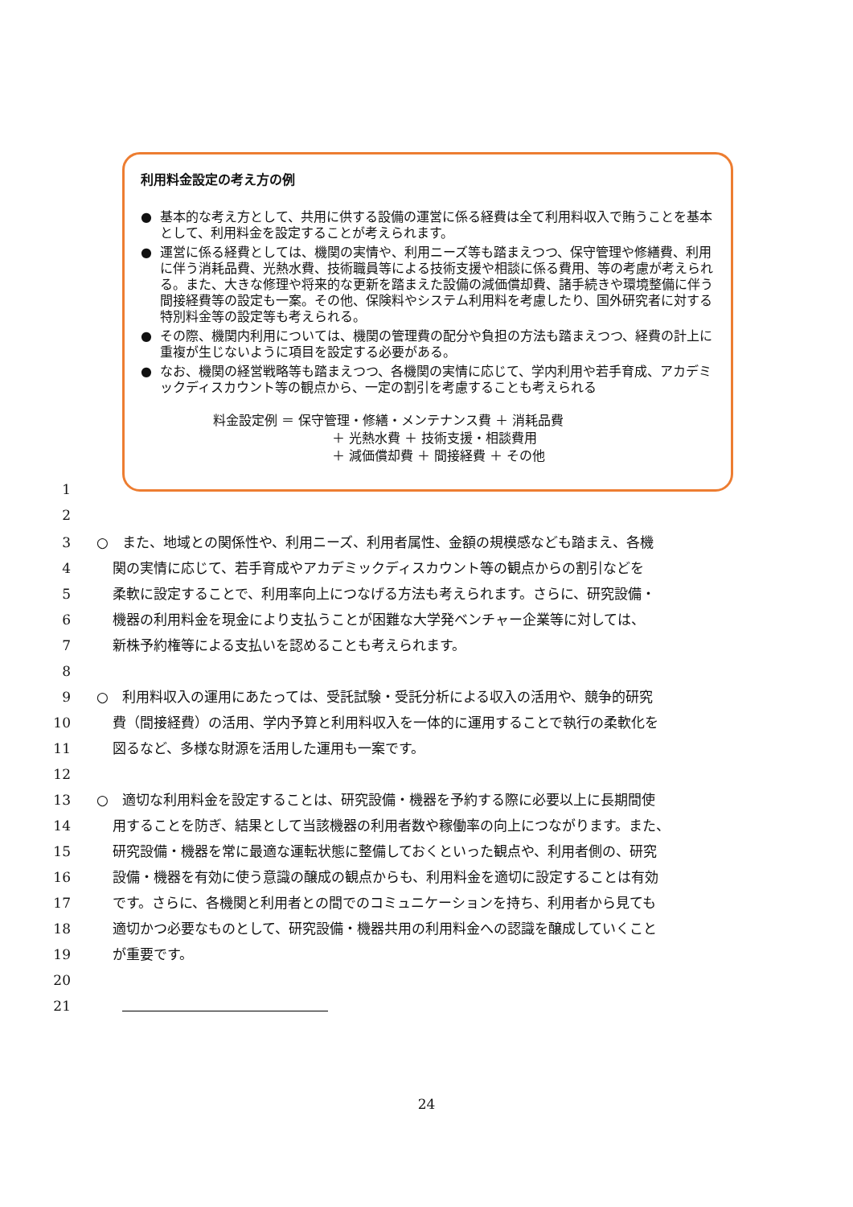利用料金設定の考え方の例
● 基本的な考え方として、共用に供する設備の運営に係る経費は全て利用料収入で賄うことを基本として、利用料金を設定することが考えられます。
● 運営に係る経費としては、機関の実情や、利用ニーズ等も踏まえつつ、保守管理や修繕費、利用に伴う消耗品費、光熱水費、技術職員等による技術支援や相談に係る費用、等の考慮が考えられる。また、大きな修理や将来的な更新を踏まえた設備の減価償却費、諸手続きや環境整備に伴う間接経費等の設定も一案。その他、保険料やシステム利用料を考慮したり、国外研究者に対する特別料金等の設定等も考えられる。
● その際、機関内利用については、機関の管理費の配分や負担の方法も踏まえつつ、経費の計上に重複が生じないように項目を設定する必要がある。
● なお、機関の経営戦略等も踏まえつつ、各機関の実情に応じて、学内利用や若手育成、アカデミックディスカウント等の観点から、一定の割引を考慮することも考えられる
料金設定例 ＝ 保守管理・修繕・メンテナンス費 ＋ 消耗品費
＋ 光熱水費 ＋ 技術支援・相談費用
＋ 減価償却費 ＋ 間接経費 ＋ その他
1
2
3 ○　また、地域との関係性や、利用ニーズ、利用者属性、金額の規模感なども踏まえ、各機
4 関の実情に応じて、若手育成やアカデミックディスカウント等の観点からの割引などを
5 柔軟に設定することで、利用率向上につなげる方法も考えられます。さらに、研究設備・
6 機器の利用料金を現金により支払うことが困難な大学発ベンチャー企業等に対しては、
7 新株予約権等による支払いを認めることも考えられます。
8
9 ○　利用料収入の運用にあたっては、受託試験・受託分析による収入の活用や、競争的研究
10 費（間接経費）の活用、学内予算と利用料収入を一体的に運用することで執行の柔軟化を
11 図るなど、多様な財源を活用した運用も一案です。
12
13 ○　適切な利用料金を設定することは、研究設備・機器を予約する際に必要以上に長期間使
14 用することを防ぎ、結果として当該機器の利用者数や稼働率の向上につながります。また、
15 研究設備・機器を常に最適な運転状態に整備しておくといった観点や、利用者側の、研究
16 設備・機器を有効に使う意識の醸成の観点からも、利用料金を適切に設定することは有効
17 です。さらに、各機関と利用者との間でのコミュニケーションを持ち、利用者から見ても
18 適切かつ必要なものとして、研究設備・機器共用の利用料金への認識を醸成していくこと
19 が重要です。
20
21
24